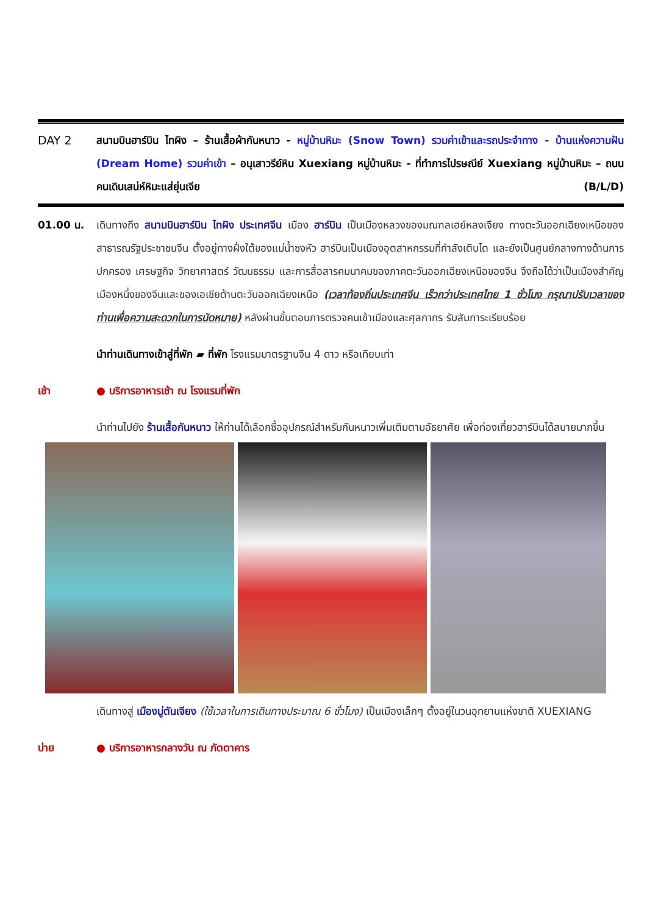DAY 2 สนามบินฮาร์บิน ไทผิง – ร้านเสื้อผ้ากันหนาว - หมู่บ้านหิมะ (Snow Town) รวมค่าเข้าและรถประจำทาง - บ้านแห่งความฝัน (Dream Home) รวมค่าเข้า – อนุเสาวรีย์หิน Xuexiang หมู่บ้านหิมะ - ที่ทำการไปรษณีย์ Xuexiang หมู่บ้านหิมะ – ถนนคนเดินเสน่ห์หิมะแส่ยุ่นเจีย (B/L/D)
01.00 น. เดินทางถึง สนามบินฮาร์บิน ไทผิง ประเทศจีน เมือง ฮาร์บิน เป็นเมืองหลวงของมณฑลเฮย์หลงเจียง ทางตะวันออกเฉียงเหนือของสาธารณรัฐประชาชนจีน ตั้งอยู่ทางฝั่งใต้ของแม่น้ำซงหัว ฮาร์บินเป็นเมืองอุตสาหกรรมที่กำลังเติบโต และยังเป็นศูนย์กลางทางด้านการปกครอง เศรษฐกิจ วิทยาศาสตร์ วัฒนธรรม และการสื่อสารคมนาคมของภาคตะวันออกเฉียงเหนือของจีน จึงถือได้ว่าเป็นเมืองสำคัญเมืองหนึ่งของจีนและของเอเชียด้านตะวันออกเฉียงเหนือ (เวลาท้องถิ่นประเทศจีน เร็วกว่าประเทศไทย 1 ชั่วโมง กรุณาปรับเวลาของท่านเพื่อความสะดวกในการนัดหมาย) หลังผ่านขั้นตอนการตรวจคนเข้าเมืองและศุลกากร รับสัมภาระเรียบร้อย
นำท่านเดินทางเข้าสู่ที่พัก ▰ ที่พัก โรงแรมมาตรฐานจีน 4 ดาว หรือเทียบเท่า
เช้า ● บริการอาหารเช้า ณ โรงแรมที่พัก
นำท่านไปยัง ร้านเสื้อกันหนาว ให้ท่านได้เลือกซื้ออุปกรณ์สำหรับกันหนาวเพิ่มเติมตามอัธยาศัย เพื่อท่องเที่ยวฮาร์บินได้สบายมากขึ้น
เดินทางสู่ เมืองมู่ตันเจียง (ใช้เวลาในการเดินทางประมาณ 6 ชั่วโมง) เป็นเมืองเล็กๆ ตั้งอยู่ในวนอุทยานแห่งชาติ XUEXIANG
บ่าย ● บริการอาหารกลางวัน ณ ภัตตาคาร